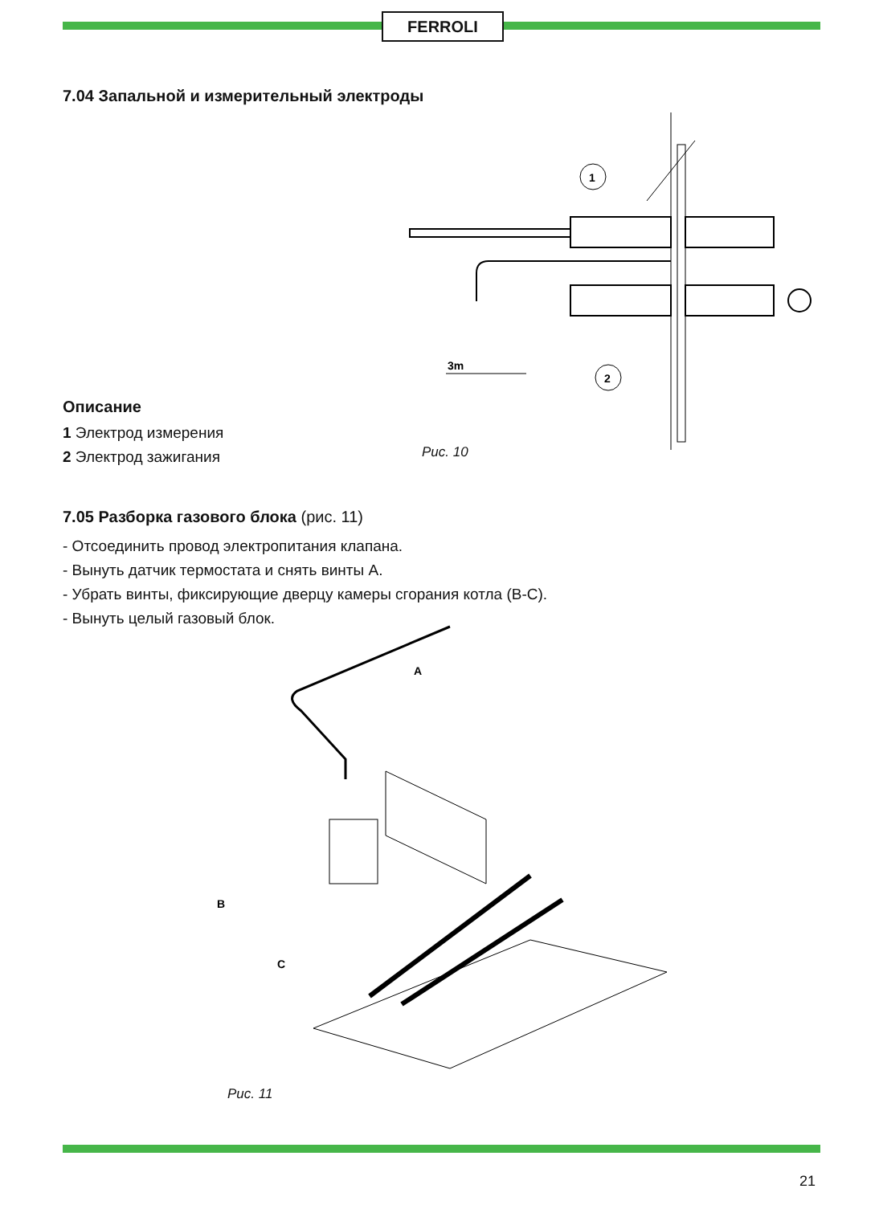FERROLI
7.04 Запальной и измерительный электроды
1
2
3m
Описание
1 Электрод измерения
2 Электрод зажигания
Рис. 10
7.05 Разборка газового блока (рис. 11)
- Отсоединить провод электропитания клапана.
- Вынуть датчик термостата и снять винты A.
- Убрать винты, фиксирующие дверцу камеры сгорания котла (B-C).
- Вынуть целый газовый блок.
A
B
C
Рис. 11
21